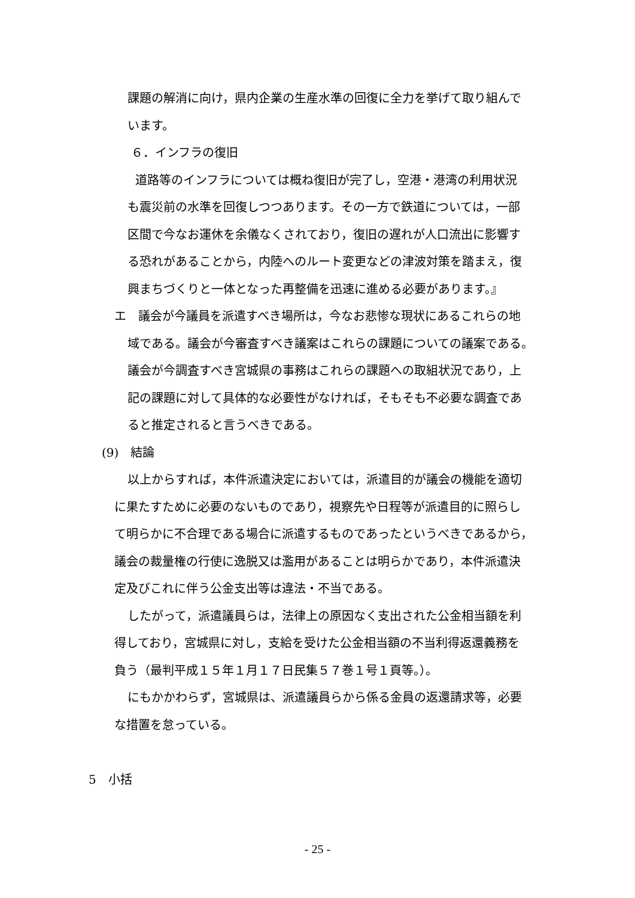課題の解消に向け，県内企業の生産水準の回復に全力を挙げて取り組んで
います。
６．インフラの復旧
道路等のインフラについては概ね復旧が完了し，空港・港湾の利用状況
も震災前の水準を回復しつつあります。その一方で鉄道については，一部
区間で今なお運休を余儀なくされており，復旧の遅れが人口流出に影響す
る恐れがあることから，内陸へのルート変更などの津波対策を踏まえ，復
興まちづくりと一体となった再整備を迅速に進める必要があります。』
エ　議会が今議員を派遣すべき場所は，今なお悲惨な現状にあるこれらの地
域である。議会が今審査すべき議案はこれらの課題についての議案である。
議会が今調査すべき宮城県の事務はこれらの課題への取組状況であり，上
記の課題に対して具体的な必要性がなければ，そもそも不必要な調査であ
ると推定されると言うべきである。
(9)　結論
以上からすれば，本件派遣決定においては，派遣目的が議会の機能を適切
に果たすために必要のないものであり，視察先や日程等が派遣目的に照らし
て明らかに不合理である場合に派遣するものであったというべきであるから，
議会の裁量権の行使に逸脱又は濫用があることは明らかであり，本件派遣決
定及びこれに伴う公金支出等は違法・不当である。
したがって，派遣議員らは，法律上の原因なく支出された公金相当額を利
得しており，宮城県に対し，支給を受けた公金相当額の不当利得返還義務を
負う（最判平成１５年１月１７日民集５７巻１号１頁等。）。
にもかかわらず，宮城県は、派遣議員らから係る金員の返還請求等，必要
な措置を怠っている。
5　小括
- 25 -